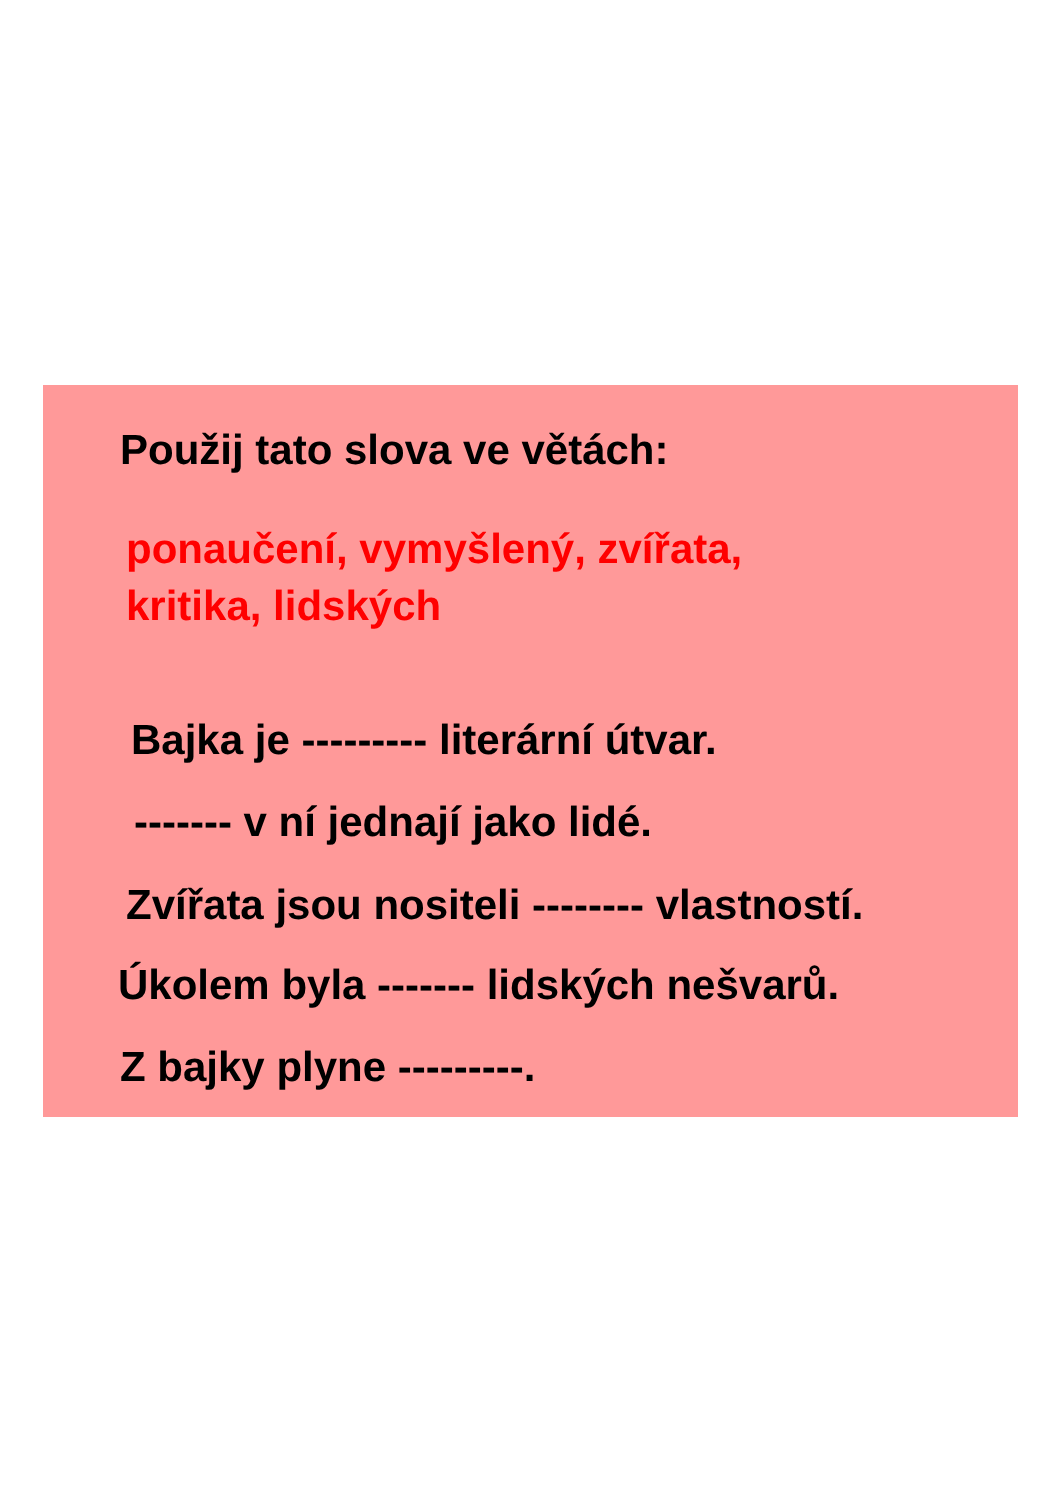Použij tato slova ve větách:
ponaučení, vymyšlený, zvířata,
kritika, lidských
Bajka je --------- literární útvar.
------- v ní jednají jako lidé.
Zvířata jsou nositeli -------- vlastností.
Úkolem byla ------- lidských nešvarů.
Z bajky plyne ---------.